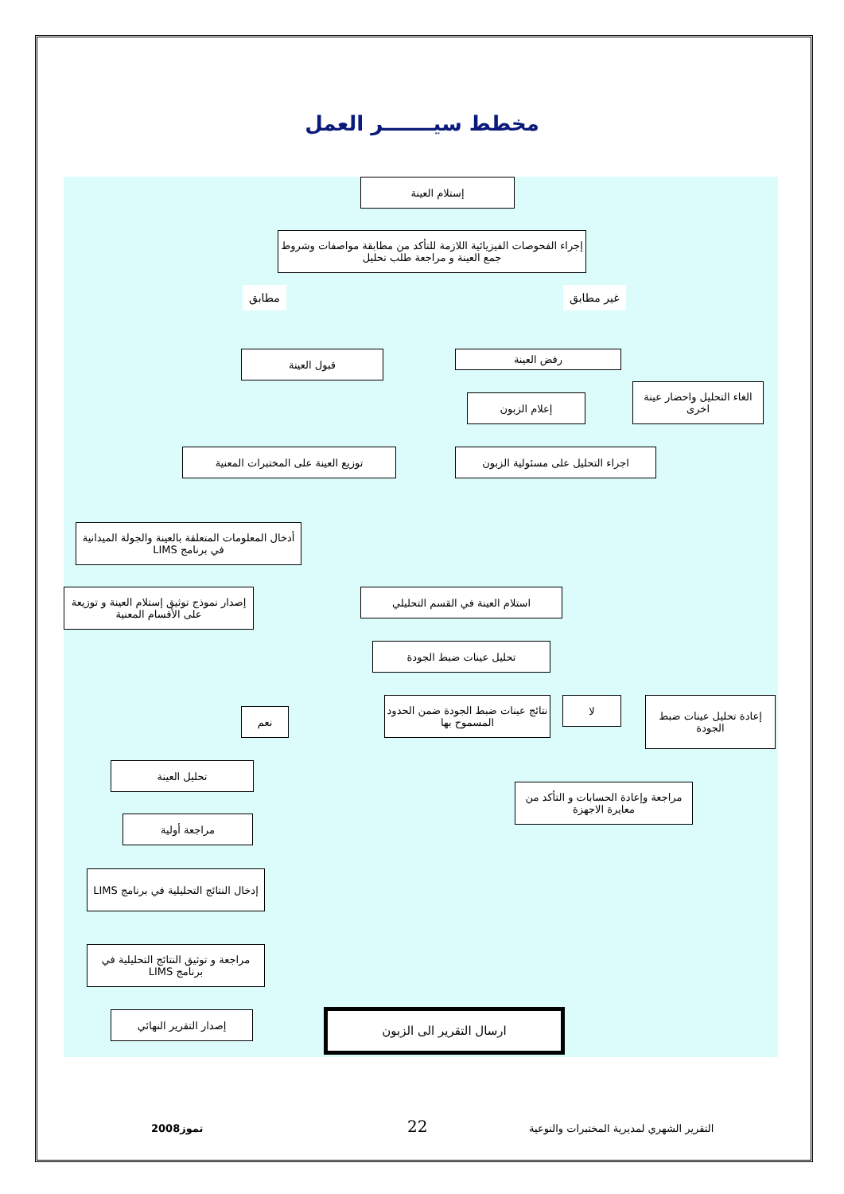مخطط سيـــــــر العمل
إستلام العينة
إجراء الفحوصات الفيزيائية اللازمة للتأكد من مطابقة مواصفات وشروط جمع العينة و مراجعة طلب تحليل
مطابق غير مطابق
قبول العينة رفض العينة
إعلام الزبون
الغاء التحليل واحضار عينة اخرى
توزيع العينة على المختبرات المعنية اجراء التحليل على مسئولية الزبون
أدخال المعلومات المتعلقة بالعينة والجولة الميدانية في برنامج LIMS
إصدار نموذج توثيق إستلام العينة و توزيعة على الأقسام المعنية
استلام العينة في القسم التحليلي
تحليل عينات ضبط الجودة
نعم
نتائج عينات ضبط الجودة ضمن الحدود المسموح بها
لا
إعادة تحليل عينات ضبط الجودة
تحليل العينة
مراجعة وإعادة الحسابات و التأكد من معايرة الاجهزة
مراجعة أولية
إدخال النتائج التحليلية في برنامج LIMS
مراجعة و توثيق النتائج التحليلية في برنامج LIMS
إصدار التقرير النهائي ارسال التقرير الى الزبون
التقرير الشهري لمديرية المختبرات والنوعية
22
تموز2008